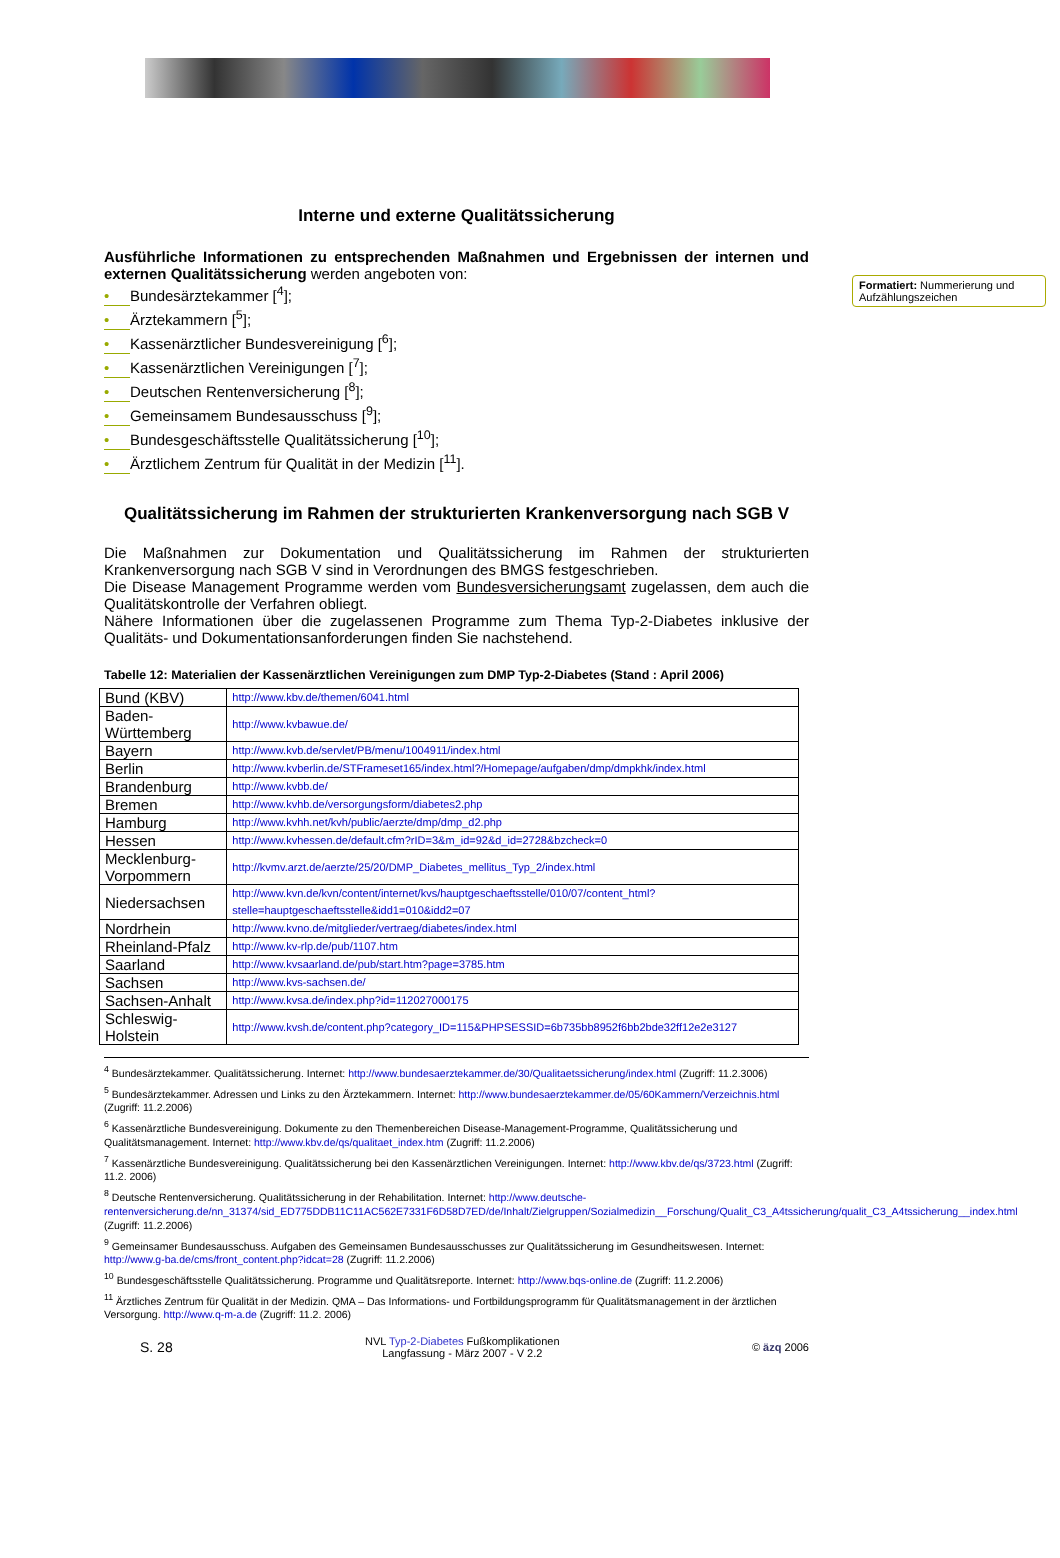Interne und externe Qualitätssicherung
Ausführliche Informationen zu entsprechenden Maßnahmen und Ergebnissen der internen und externen Qualitätssicherung werden angeboten von:
• Bundesärztekammer [<sup>4</sup>];
• Ärztekammern [<sup>5</sup>];
• Kassenärztlicher Bundesvereinigung [<sup>6</sup>];
• Kassenärztlichen Vereinigungen [<sup>7</sup>];
• Deutschen Rentenversicherung [<sup>8</sup>];
• Gemeinsamem Bundesausschuss [<sup>9</sup>];
• Bundesgeschäftsstelle Qualitätssicherung [<sup>10</sup>];
• Ärztlichem Zentrum für Qualität in der Medizin [<sup>11</sup>].
Qualitätssicherung im Rahmen der strukturierten Krankenversorgung nach SGB V
Die Maßnahmen zur Dokumentation und Qualitätssicherung im Rahmen der strukturierten Krankenversorgung nach SGB V sind in Verordnungen des BMGS festgeschrieben.
Die Disease Management Programme werden vom Bundesversicherungsamt zugelassen, dem auch die Qualitätskontrolle der Verfahren obliegt.
Nähere Informationen über die zugelassenen Programme zum Thema Typ-2-Diabetes inklusive der Qualitäts- und Dokumentationsanforderungen finden Sie nachstehend.
Tabelle 12: Materialien der Kassenärztlichen Vereinigungen zum DMP Typ-2-Diabetes (Stand : April 2006)
| Bund (KBV) | http://www.kbv.de/themen/6041.html |
| Baden-Württemberg | http://www.kvbawue.de/ |
| Bayern | http://www.kvb.de/servlet/PB/menu/1004911/index.html |
| Berlin | http://www.kvberlin.de/STFrameset165/index.html?/Homepage/aufgaben/dmp/dmpkhk/index.html |
| Brandenburg | http://www.kvbb.de/ |
| Bremen | http://www.kvhb.de/versorgungsform/diabetes2.php |
| Hamburg | http://www.kvhh.net/kvh/public/aerzte/dmp/dmp_d2.php |
| Hessen | http://www.kvhessen.de/default.cfm?rID=3&m_id=92&d_id=2728&bzcheck=0 |
| Mecklenburg- Vorpommern | http://kvmv.arzt.de/aerzte/25/20/DMP_Diabetes_mellitus_Typ_2/index.html |
| Niedersachsen | http://www.kvn.de/kvn/content/internet/kvs/hauptgeschaeftsstelle/010/07/content_html?stelle=hauptgeschaeftsstelle&idd1=010&idd2=07 |
| Nordrhein | http://www.kvno.de/mitglieder/vertraeg/diabetes/index.html |
| Rheinland-Pfalz | http://www.kv-rlp.de/pub/1107.htm |
| Saarland | http://www.kvsaarland.de/pub/start.htm?page=3785.htm |
| Sachsen | http://www.kvs-sachsen.de/ |
| Sachsen-Anhalt | http://www.kvsa.de/index.php?id=112027000175 |
| Schleswig-Holstein | http://www.kvsh.de/content.php?category_ID=115&PHPSESSID=6b735bb8952f6bb2bde32ff12e2e3127 |
<sup>4</sup> Bundesärztekammer. Qualitätssicherung. Internet: http://www.bundesaerztekammer.de/30/Qualitaetssicherung/index.html (Zugriff: 11.2.3006)
<sup>5</sup> Bundesärztekammer. Adressen und Links zu den Ärztekammern. Internet: http://www.bundesaerztekammer.de/05/60Kammern/Verzeichnis.html (Zugriff: 11.2.2006)
<sup>6</sup> Kassenärztliche Bundesvereinigung. Dokumente zu den Themenbereichen Disease-Management-Programme, Qualitätssicherung und Qualitätsmanagement. Internet: http://www.kbv.de/qs/qualitaet_index.htm (Zugriff: 11.2.2006)
<sup>7</sup> Kassenärztliche Bundesvereinigung. Qualitätssicherung bei den Kassenärztlichen Vereinigungen. Internet: http://www.kbv.de/qs/3723.html (Zugriff: 11.2. 2006)
<sup>8</sup> Deutsche Rentenversicherung. Qualitätssicherung in der Rehabilitation. Internet: http://www.deutsche-rentenversicherung.de/nn_31374/sid_ED775DDB11C11AC562E7331F6D58D7ED/de/Inhalt/Zielgruppen/Sozialmedizin__Forschung/Qualit_C3_A4tssicherung/qualit_C3_A4tssicherung__index.html (Zugriff: 11.2.2006)
<sup>9</sup> Gemeinsamer Bundesausschuss. Aufgaben des Gemeinsamen Bundesausschusses zur Qualitätssicherung im Gesundheitswesen. Internet: http://www.g-ba.de/cms/front_content.php?idcat=28 (Zugriff: 11.2.2006)
<sup>10</sup> Bundesgeschäftsstelle Qualitätssicherung. Programme und Qualitätsreporte. Internet: http://www.bqs-online.de (Zugriff: 11.2.2006)
<sup>11</sup> Ärztliches Zentrum für Qualität in der Medizin. QMA – Das Informations- und Fortbildungsprogramm für Qualitätsmanagement in der ärztlichen Versorgung. http://www.q-m-a.de (Zugriff: 11.2. 2006)
S. 28 NVL Typ-2-Diabetes Fußkomplikationen
Langfassung - März 2007 - V 2.2 © äzq 2006
Formatiert: Nummerierung und Aufzählungszeichen